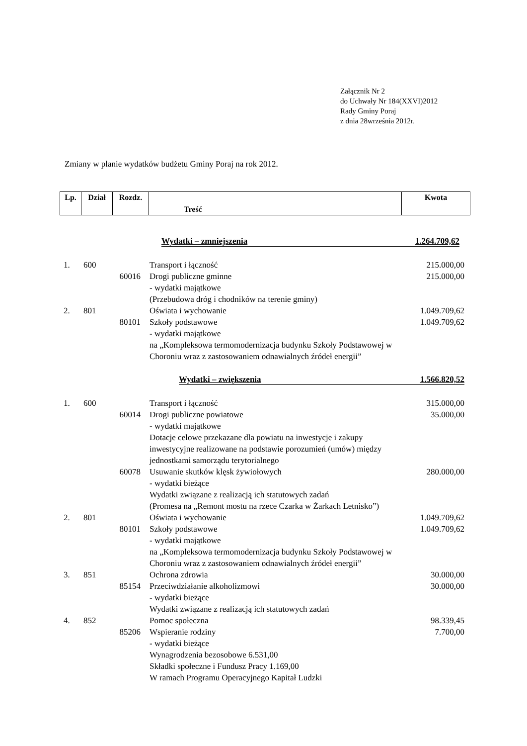Załącznik Nr 2
do Uchwały Nr 184(XXVI)2012
Rady Gminy Poraj
z dnia 28września 2012r.
Zmiany w planie wydatków budżetu Gminy Poraj na rok 2012.
| Lp. | Dział | Rozdz. | Treść | Kwota |
| --- | --- | --- | --- | --- |
Wydatki – zmniejszenia 1.264.709,62
1. 600 Transport i łączność 215.000,00
60016 Drogi publiczne gminne
- wydatki majątkowe
(Przebudowa dróg i chodników na terenie gminy) 215.000,00
2. 801 Oświata i wychowanie 1.049.709,62
80101 Szkoły podstawowe
- wydatki majątkowe
na „Kompleksowa termomodernizacja budynku Szkoły Podstawowej w Choroniu wraz z zastosowaniem odnawialnych źródeł energii” 1.049.709,62
Wydatki – zwiększenia 1.566.820,52
1. 600 Transport i łączność 315.000,00
60014 Drogi publiczne powiatowe
- wydatki majątkowe
Dotacje celowe przekazane dla powiatu na inwestycje i zakupy inwestycyjne realizowane na podstawie porozumień (umów) między jednostkami samorządu terytorialnego 35.000,00
60078 Usuwanie skutków klęsk żywiołowych
- wydatki bieżące
Wydatki związane z realizacją ich statutowych zadań
(Promesa na „Remont mostu na rzece Czarka w Żarkach Letnisko”) 280.000,00
2. 801 Oświata i wychowanie 1.049.709,62
80101 Szkoły podstawowe
- wydatki majątkowe
na „Kompleksowa termomodernizacja budynku Szkoły Podstawowej w Choroniu wraz z zastosowaniem odnawialnych źródeł energii” 1.049.709,62
3. 851 Ochrona zdrowia 30.000,00
85154 Przeciwdziałanie alkoholizmowi
- wydatki bieżące
Wydatki związane z realizacją ich statutowych zadań 30.000,00
4. 852 Pomoc społeczna 98.339,45
85206 Wspieranie rodziny
- wydatki bieżące
Wynagrodzenia bezosobowe 6.531,00
Składki społeczne i Fundusz Pracy 1.169,00
W ramach Programu Operacyjnego Kapitał Ludzki 7.700,00